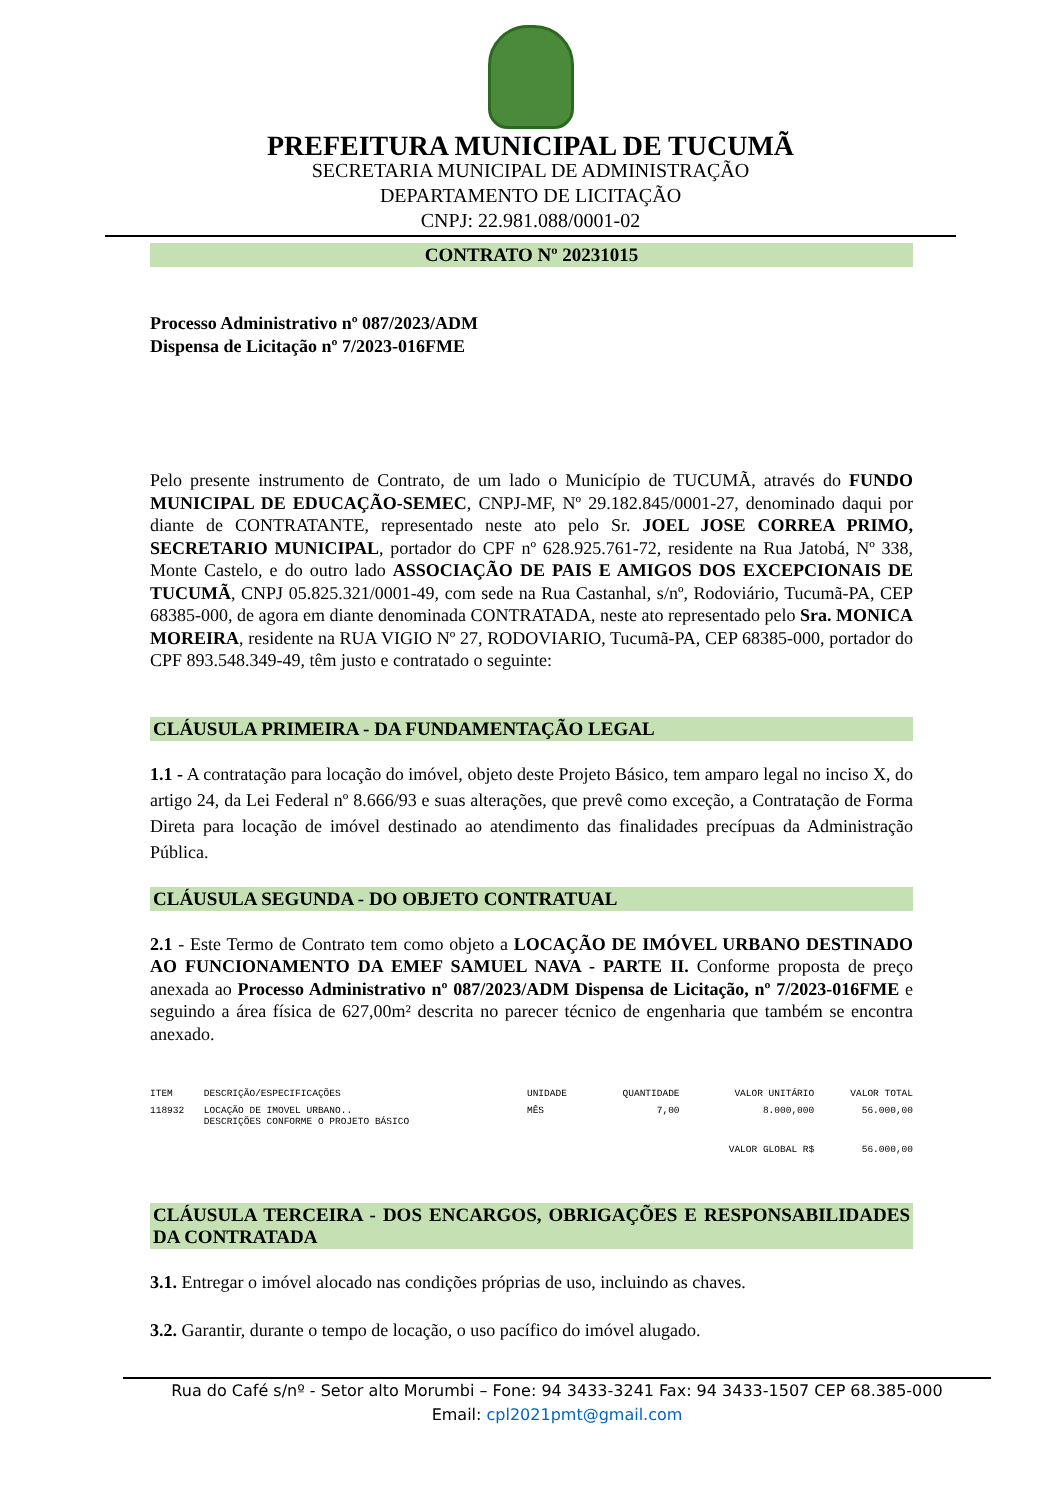PREFEITURA MUNICIPAL DE TUCUMÃ
SECRETARIA MUNICIPAL DE ADMINISTRAÇÃO
DEPARTAMENTO DE LICITAÇÃO
CNPJ: 22.981.088/0001-02
CONTRATO Nº 20231015
Processo Administrativo nº 087/2023/ADM
Dispensa de Licitação nº 7/2023-016FME
Pelo presente instrumento de Contrato, de um lado o Município de TUCUMÃ, através do FUNDO MUNICIPAL DE EDUCAÇÃO-SEMEC, CNPJ-MF, Nº 29.182.845/0001-27, denominado daqui por diante de CONTRATANTE, representado neste ato pelo Sr. JOEL JOSE CORREA PRIMO, SECRETARIO MUNICIPAL, portador do CPF nº 628.925.761-72, residente na Rua Jatobá, Nº 338, Monte Castelo, e do outro lado ASSOCIAÇÃO DE PAIS E AMIGOS DOS EXCEPCIONAIS DE TUCUMÃ, CNPJ 05.825.321/0001-49, com sede na Rua Castanhal, s/nº, Rodoviário, Tucumã-PA, CEP 68385-000, de agora em diante denominada CONTRATADA, neste ato representado pelo Sra. MONICA MOREIRA, residente na RUA VIGIO Nº 27, RODOVIARIO, Tucumã-PA, CEP 68385-000, portador do CPF 893.548.349-49, têm justo e contratado o seguinte:
CLÁUSULA PRIMEIRA - DA FUNDAMENTAÇÃO LEGAL
1.1 - A contratação para locação do imóvel, objeto deste Projeto Básico, tem amparo legal no inciso X, do artigo 24, da Lei Federal nº 8.666/93 e suas alterações, que prevê como exceção, a Contratação de Forma Direta para locação de imóvel destinado ao atendimento das finalidades precípuas da Administração Pública.
CLÁUSULA SEGUNDA - DO OBJETO CONTRATUAL
2.1 - Este Termo de Contrato tem como objeto a LOCAÇÃO DE IMÓVEL URBANO DESTINADO AO FUNCIONAMENTO DA EMEF SAMUEL NAVA - PARTE II. Conforme proposta de preço anexada ao Processo Administrativo nº 087/2023/ADM Dispensa de Licitação, nº 7/2023-016FME e seguindo a área física de 627,00m² descrita no parecer técnico de engenharia que também se encontra anexado.
| ITEM | DESCRIÇÃO/ESPECIFICAÇÕES | UNIDADE | QUANTIDADE | VALOR UNITÁRIO | VALOR TOTAL |
| --- | --- | --- | --- | --- | --- |
| 118932 | LOCAÇÃO DE IMOVEL URBANO.. DESCRIÇÕES CONFORME O PROJETO BÁSICO | MÊS | 7,00 | 8.000,000 | 56.000,00 |
| | | | | VALOR GLOBAL R$ | 56.000,00 |
CLÁUSULA TERCEIRA - DOS ENCARGOS, OBRIGAÇÕES E RESPONSABILIDADES DA CONTRATADA
3.1. Entregar o imóvel alocado nas condições próprias de uso, incluindo as chaves.
3.2. Garantir, durante o tempo de locação, o uso pacífico do imóvel alugado.
Rua do Café s/nº - Setor alto Morumbi – Fone: 94 3433-3241 Fax: 94 3433-1507 CEP 68.385-000
Email: cpl2021pmt@gmail.com